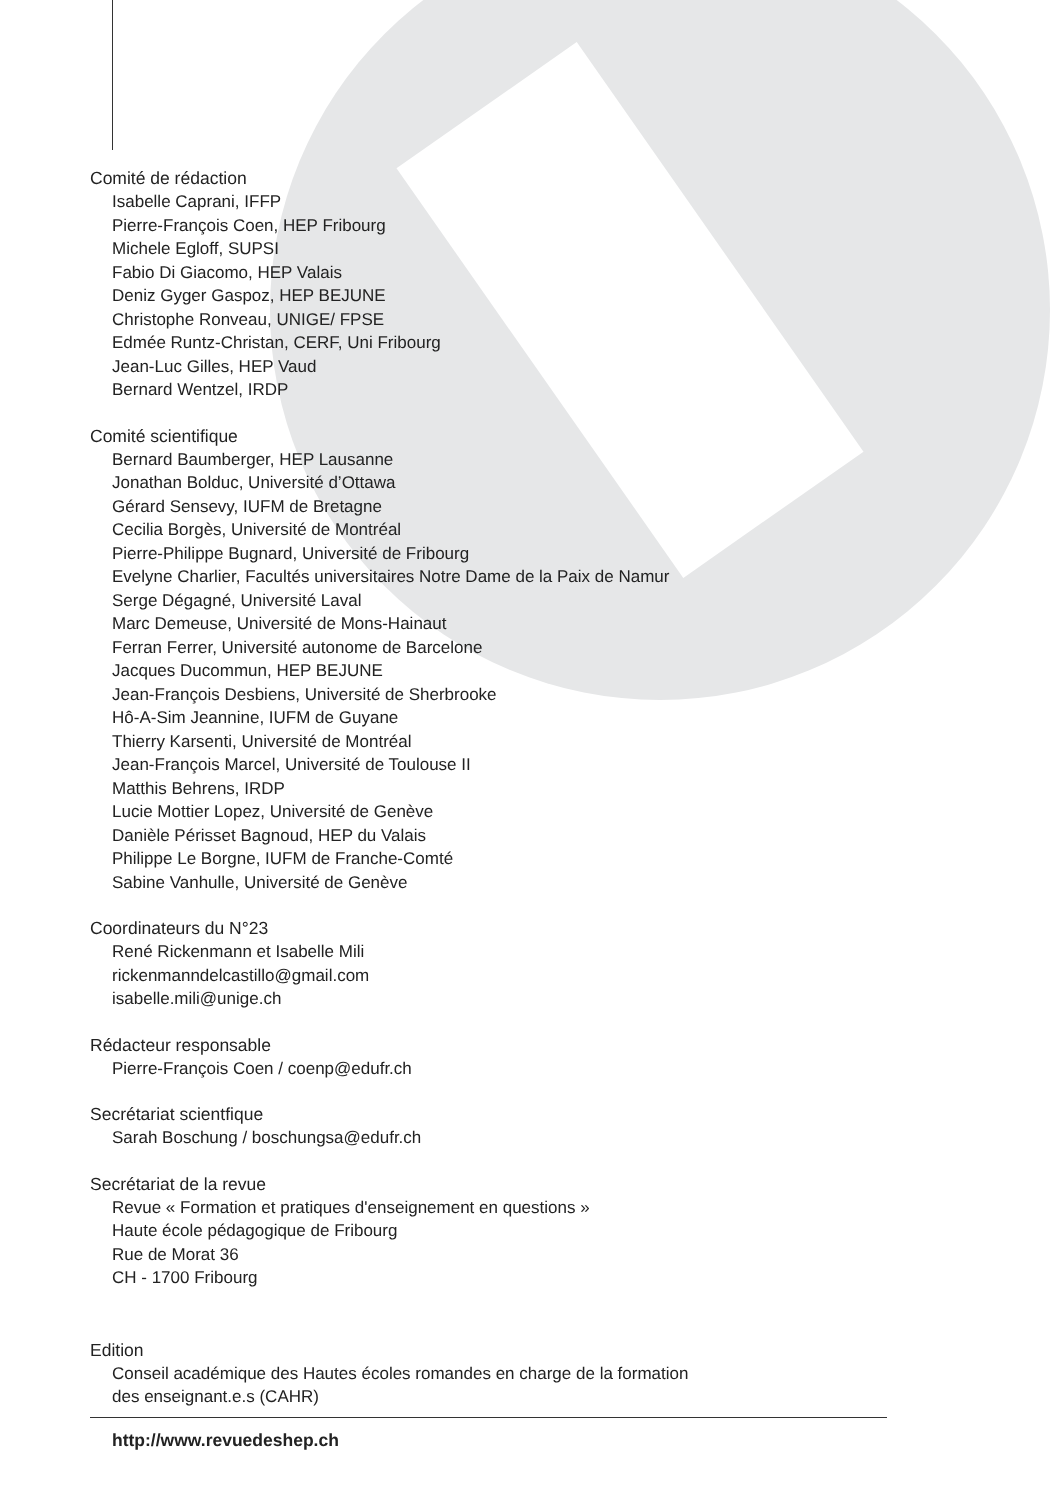Comité de rédaction
Isabelle Caprani, IFFP
Pierre-François Coen, HEP Fribourg
Michele Egloff, SUPSI
Fabio Di Giacomo, HEP Valais
Deniz Gyger Gaspoz, HEP BEJUNE
Christophe Ronveau, UNIGE/ FPSE
Edmée Runtz-Christan, CERF, Uni Fribourg
Jean-Luc Gilles, HEP Vaud
Bernard Wentzel, IRDP
Comité scientifique
Bernard Baumberger, HEP Lausanne
Jonathan Bolduc, Université d’Ottawa
Gérard Sensevy, IUFM de Bretagne
Cecilia Borgès, Université de Montréal
Pierre-Philippe Bugnard, Université de Fribourg
Evelyne Charlier, Facultés universitaires Notre Dame de la Paix de Namur
Serge Dégagné, Université Laval
Marc Demeuse, Université de Mons-Hainaut
Ferran Ferrer, Université autonome de Barcelone
Jacques Ducommun, HEP BEJUNE
Jean-François Desbiens, Université de Sherbrooke
Hô-A-Sim Jeannine, IUFM de Guyane
Thierry Karsenti, Université de Montréal
Jean-François Marcel, Université de Toulouse II
Matthis Behrens, IRDP
Lucie Mottier Lopez, Université de Genève
Danièle Périsset Bagnoud, HEP du Valais
Philippe Le Borgne, IUFM de Franche-Comté
Sabine Vanhulle, Université de Genève
Coordinateurs du N°23
René Rickenmann et Isabelle Mili
rickenmanndelcastillo@gmail.com
isabelle.mili@unige.ch
Rédacteur responsable
Pierre-François Coen / coenp@edufr.ch
Secrétariat scientfique
Sarah Boschung / boschungsa@edufr.ch
Secrétariat de la revue
Revue « Formation et pratiques d'enseignement en questions »
Haute école pédagogique de Fribourg
Rue de Morat 36
CH - 1700 Fribourg
Edition
Conseil académique des Hautes écoles romandes en charge de la formation
des enseignant.e.s (CAHR)
http://www.revuedeshep.ch